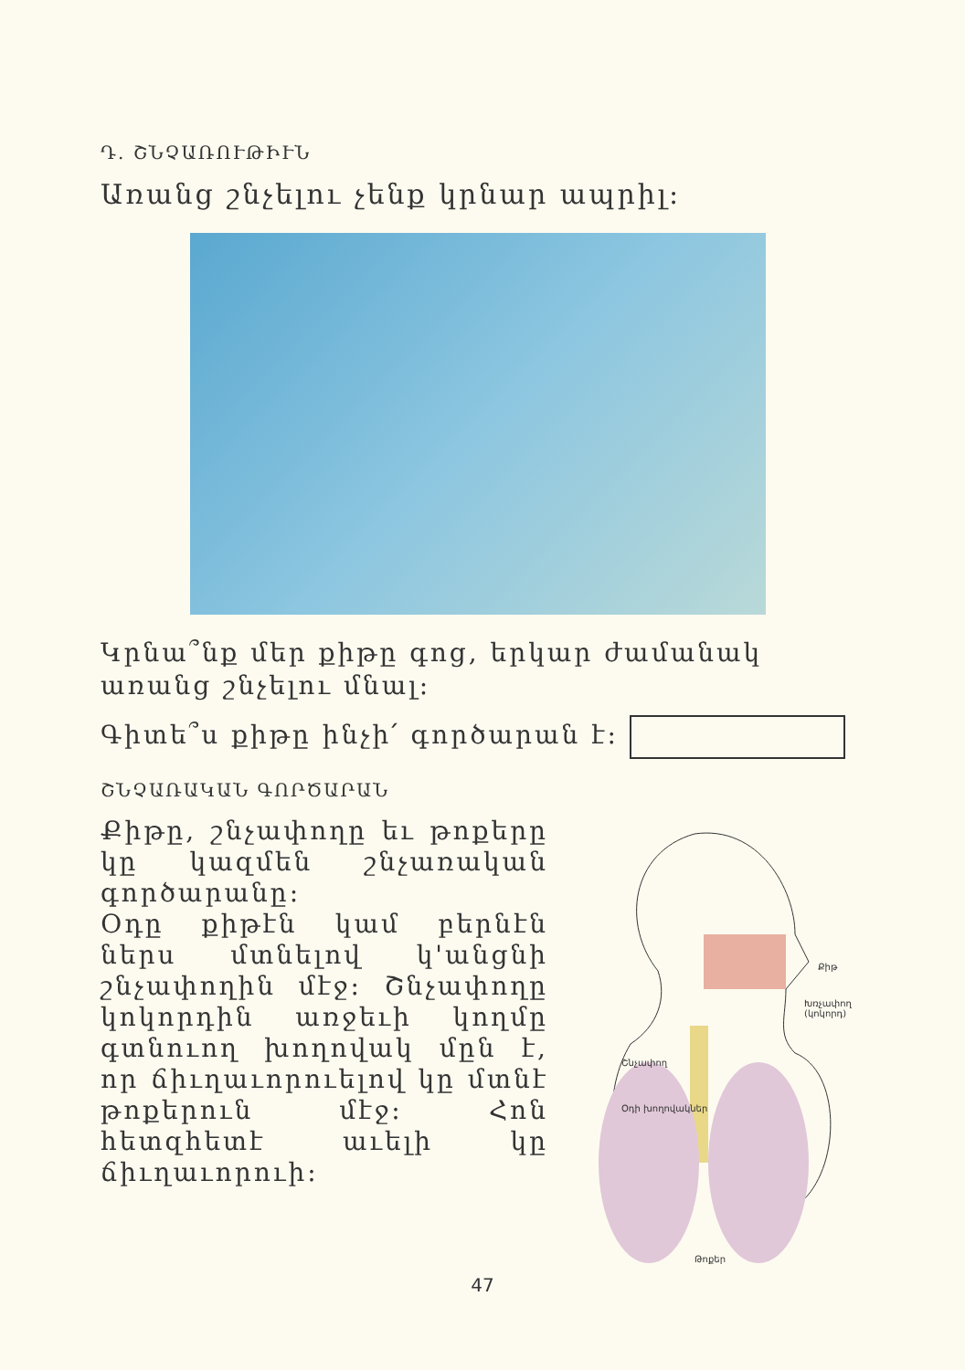Դ. ՇՆՉԱՌՈՒԹԻՒՆ
Առանց շնչելու չենք կրնար ապրիլ:
Կրնա՞նք մեր քիթը գոց, երկար ժամանակ առանց շնչելու մնալ:
Գիտե՞ս քիթը ինչի՛ գործարան է:
ՇՆՉԱՌԱԿԱՆ ԳՈՐԾԱՐԱՆ
Քիթը, շնչափողը եւ թոքերը կը կազմեն շնչառական գործարանը:
Օդը քիթէն կամ բերնէն ներս մտնելով կ'անցնի շնչափողին մէջ: Շնչափողը կոկորդին առջեւի կողմը գտնուող խողովակ մըն է, որ ճիւղաւորուելով կը մտնէ թոքերուն մէջ: Հոն հետզհետէ աւելի կը ճիւղաւորուի:
Քիթ
Խռչափող (կոկորդ)
Շնչափող
Օդի խողովակներ
Թոքեր
47